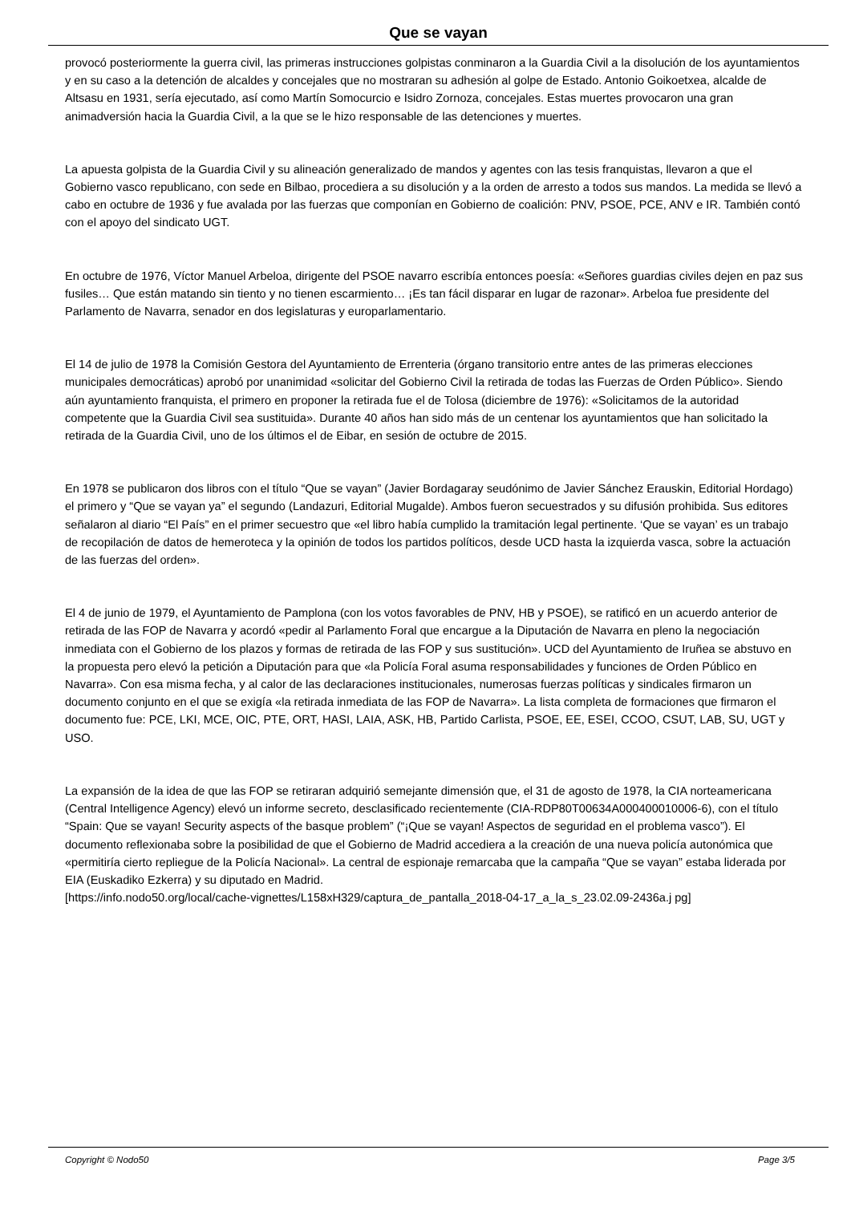Que se vayan
provocó posteriormente la guerra civil, las primeras instrucciones golpistas conminaron a la Guardia Civil a la disolución de los ayuntamientos y en su caso a la detención de alcaldes y concejales que no mostraran su adhesión al golpe de Estado. Antonio Goikoetxea, alcalde de Altsasu en 1931, sería ejecutado, así como Martín Somocurcio e Isidro Zornoza, concejales. Estas muertes provocaron una gran animadversión hacia la Guardia Civil, a la que se le hizo responsable de las detenciones y muertes.
La apuesta golpista de la Guardia Civil y su alineación generalizado de mandos y agentes con las tesis franquistas, llevaron a que el Gobierno vasco republicano, con sede en Bilbao, procediera a su disolución y a la orden de arresto a todos sus mandos. La medida se llevó a cabo en octubre de 1936 y fue avalada por las fuerzas que componían en Gobierno de coalición: PNV, PSOE, PCE, ANV e IR. También contó con el apoyo del sindicato UGT.
En octubre de 1976, Víctor Manuel Arbeloa, dirigente del PSOE navarro escribía entonces poesía: «Señores guardias civiles dejen en paz sus fusiles… Que están matando sin tiento y no tienen escarmiento… ¡Es tan fácil disparar en lugar de razonar». Arbeloa fue presidente del Parlamento de Navarra, senador en dos legislaturas y europarlamentario.
El 14 de julio de 1978 la Comisión Gestora del Ayuntamiento de Errenteria (órgano transitorio entre antes de las primeras elecciones municipales democráticas) aprobó por unanimidad «solicitar del Gobierno Civil la retirada de todas las Fuerzas de Orden Público». Siendo aún ayuntamiento franquista, el primero en proponer la retirada fue el de Tolosa (diciembre de 1976): «Solicitamos de la autoridad competente que la Guardia Civil sea sustituida». Durante 40 años han sido más de un centenar los ayuntamientos que han solicitado la retirada de la Guardia Civil, uno de los últimos el de Eibar, en sesión de octubre de 2015.
En 1978 se publicaron dos libros con el título “Que se vayan” (Javier Bordagaray seudónimo de Javier Sánchez Erauskin, Editorial Hordago) el primero y “Que se vayan ya” el segundo (Landazuri, Editorial Mugalde). Ambos fueron secuestrados y su difusión prohibida. Sus editores señalaron al diario “El País” en el primer secuestro que «el libro había cumplido la tramitación legal pertinente. ‘Que se vayan’ es un trabajo de recopilación de datos de hemeroteca y la opinión de todos los partidos políticos, desde UCD hasta la izquierda vasca, sobre la actuación de las fuerzas del orden».
El 4 de junio de 1979, el Ayuntamiento de Pamplona (con los votos favorables de PNV, HB y PSOE), se ratificó en un acuerdo anterior de retirada de las FOP de Navarra y acordó «pedir al Parlamento Foral que encargue a la Diputación de Navarra en pleno la negociación inmediata con el Gobierno de los plazos y formas de retirada de las FOP y sus sustitución». UCD del Ayuntamiento de Iruñea se abstuvo en la propuesta pero elevó la petición a Diputación para que «la Policía Foral asuma responsabilidades y funciones de Orden Público en Navarra». Con esa misma fecha, y al calor de las declaraciones institucionales, numerosas fuerzas políticas y sindicales firmaron un documento conjunto en el que se exigía «la retirada inmediata de las FOP de Navarra». La lista completa de formaciones que firmaron el documento fue: PCE, LKI, MCE, OIC, PTE, ORT, HASI, LAIA, ASK, HB, Partido Carlista, PSOE, EE, ESEI, CCOO, CSUT, LAB, SU, UGT y USO.
La expansión de la idea de que las FOP se retiraran adquirió semejante dimensión que, el 31 de agosto de 1978, la CIA norteamericana (Central Intelligence Agency) elevó un informe secreto, desclasificado recientemente (CIA-RDP80T00634A000400010006-6), con el título “Spain: Que se vayan! Security aspects of the basque problem” (“¡Que se vayan! Aspectos de seguridad en el problema vasco”). El documento reflexionaba sobre la posibilidad de que el Gobierno de Madrid accediera a la creación de una nueva policía autonómica que «permitiría cierto repliegue de la Policía Nacional». La central de espionaje remarcaba que la campaña “Que se vayan” estaba liderada por EIA (Euskadiko Ezkerra) y su diputado en Madrid.
[https://info.nodo50.org/local/cache-vignettes/L158xH329/captura_de_pantalla_2018-04-17_a_la_s_23.02.09-2436a.j pg]
Copyright © Nodo50 Page 3/5